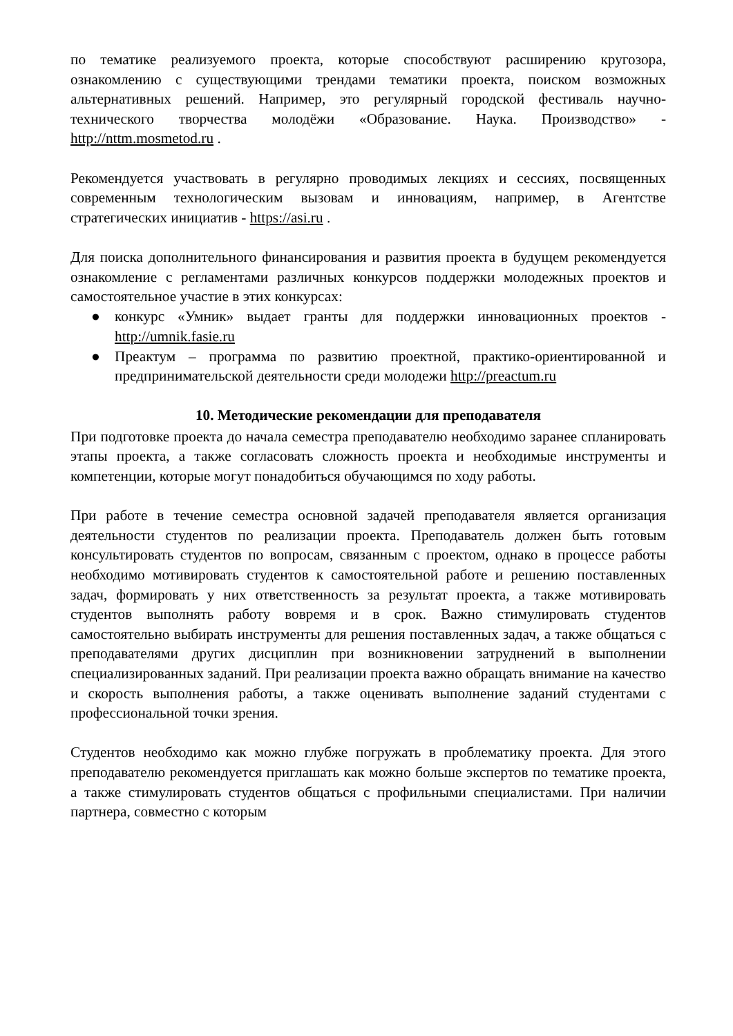по тематике реализуемого проекта, которые способствуют расширению кругозора, ознакомлению с существующими трендами тематики проекта, поиском возможных альтернативных решений. Например, это регулярный городской фестиваль научно-технического творчества молодёжи «Образование. Наука. Производство» - http://nttm.mosmetod.ru .
Рекомендуется участвовать в регулярно проводимых лекциях и сессиях, посвященных современным технологическим вызовам и инновациям, например, в Агентстве стратегических инициатив - https://asi.ru .
Для поиска дополнительного финансирования и развития проекта в будущем рекомендуется ознакомление с регламентами различных конкурсов поддержки молодежных проектов и самостоятельное участие в этих конкурсах:
● конкурс «Умник» выдает гранты для поддержки инновационных проектов - http://umnik.fasie.ru
● Преактум – программа по развитию проектной, практико-ориентированной и предпринимательской деятельности среди молодежи http://preactum.ru
10. Методические рекомендации для преподавателя
При подготовке проекта до начала семестра преподавателю необходимо заранее спланировать этапы проекта, а также согласовать сложность проекта и необходимые инструменты и компетенции, которые могут понадобиться обучающимся по ходу работы.
При работе в течение семестра основной задачей преподавателя является организация деятельности студентов по реализации проекта. Преподаватель должен быть готовым консультировать студентов по вопросам, связанным с проектом, однако в процессе работы необходимо мотивировать студентов к самостоятельной работе и решению поставленных задач, формировать у них ответственность за результат проекта, а также мотивировать студентов выполнять работу вовремя и в срок. Важно стимулировать студентов самостоятельно выбирать инструменты для решения поставленных задач, а также общаться с преподавателями других дисциплин при возникновении затруднений в выполнении специализированных заданий. При реализации проекта важно обращать внимание на качество и скорость выполнения работы, а также оценивать выполнение заданий студентами с профессиональной точки зрения.
Студентов необходимо как можно глубже погружать в проблематику проекта. Для этого преподавателю рекомендуется приглашать как можно больше экспертов по тематике проекта, а также стимулировать студентов общаться с профильными специалистами. При наличии партнера, совместно с которым